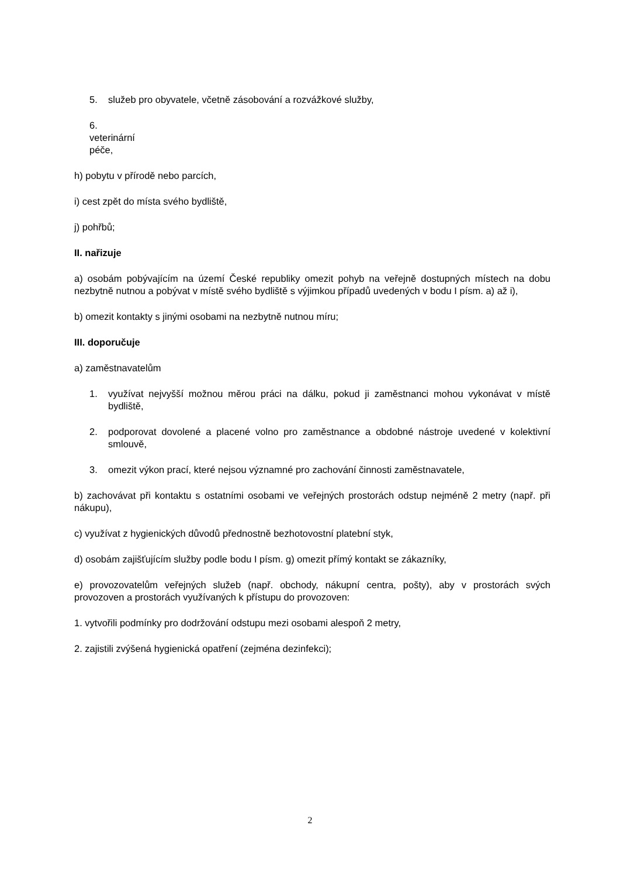5. služeb pro obyvatele, včetně zásobování a rozvážkové služby,
6. veterinární péče,
h) pobytu v přírodě nebo parcích,
i) cest zpět do místa svého bydliště,
j) pohřbů;
II. nařizuje
a) osobám pobývajícím na území České republiky omezit pohyb na veřejně dostupných místech na dobu nezbytně nutnou a pobývat v místě svého bydliště s výjimkou případů uvedených v bodu I písm. a) až i),
b) omezit kontakty s jinými osobami na nezbytně nutnou míru;
III. doporučuje
a) zaměstnavatelům
1. využívat nejvyšší možnou měrou práci na dálku, pokud ji zaměstnanci mohou vykonávat v místě bydliště,
2. podporovat dovolené a placené volno pro zaměstnance a obdobné nástroje uvedené v kolektivní smlouvě,
3. omezit výkon prací, které nejsou významné pro zachování činnosti zaměstnavatele,
b) zachovávat při kontaktu s ostatními osobami ve veřejných prostorách odstup nejméně 2 metry (např. při nákupu),
c) využívat z hygienických důvodů přednostně bezhotovostní platební styk,
d) osobám zajišťujícím služby podle bodu I písm. g) omezit přímý kontakt se zákazníky,
e) provozovatelům veřejných služeb (např. obchody, nákupní centra, pošty), aby v prostorách svých provozoven a prostorách využívaných k přístupu do provozoven:
1. vytvořili podmínky pro dodržování odstupu mezi osobami alespoň 2 metry,
2. zajistili zvýšená hygienická opatření (zejména dezinfekci);
2